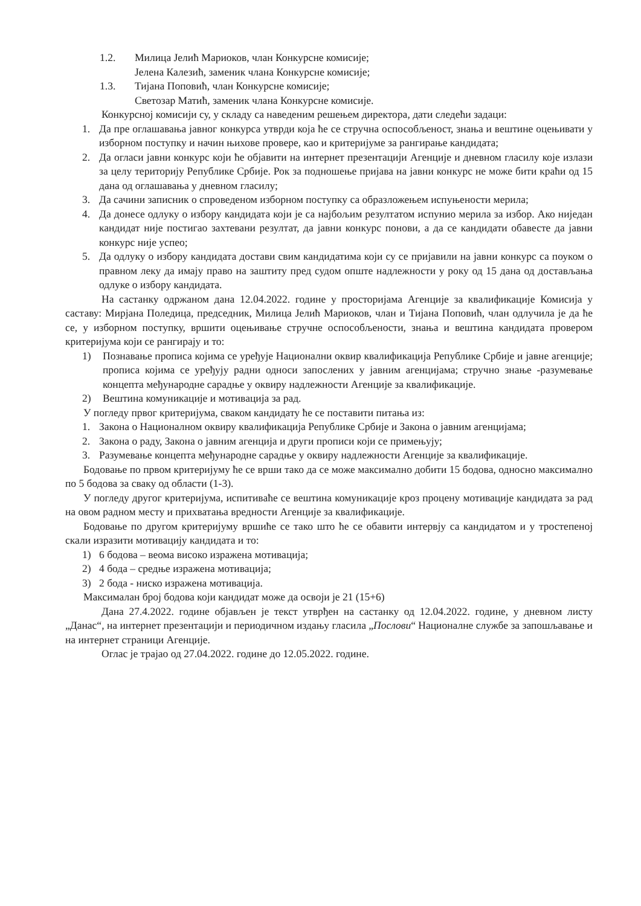1.2. Милица Јелић Мариоков, члан Конкурсне комисије;
Јелена Калезић, заменик члана Конкурсне комисије;
1.3. Тијана Поповић, члан Конкурсне комисије;
Светозар Матић, заменик члана Конкурсне комисије.
Конкурсној комисији су, у складу са наведеним решењем директора, дати следећи задаци:
1. Да пре оглашавања јавног конкурса утврди која ће се стручна оспособљеност, знања и вештине оцењивати у изборном поступку и начин њихове провере, као и критеријуме за рангирање кандидата;
2. Да огласи јавни конкурс који ће објавити на интернет презентацији Агенције и дневном гласилу које излази за целу територију Републике Србије. Рок за подношење пријава на јавни конкурс не може бити краћи од 15 дана од оглашавања у дневном гласилу;
3. Да сачини записник о спроведеном изборном поступку са образложењем испуњености мерила;
4. Да донесе одлуку о избору кандидата који је са најбољим резултатом испунио мерила за избор. Ако ниједан кандидат није постигао захтевани резултат, да јавни конкурс понови, а да се кандидати обавесте да јавни конкурс није успео;
5. Да одлуку о избору кандидата достави свим кандидатима који су се пријавили на јавни конкурс са поуком о правном леку да имају право на заштиту пред судом опште надлежности у року од 15 дана од достављања одлуке о избору кандидата.
На састанку одржаном дана 12.04.2022. године у просторијама Агенције за квалификације Комисија у саставу: Мирјана Поледица, председник, Милица Јелић Мариоков, члан и Тијана Поповић, члан одлучила је да ће се, у изборном поступку, вршити оцењивање стручне оспособљености, знања и вештина кандидата провером критеријума који се рангирају и то:
1) Познавање прописа којима се уређује Национални оквир квалификација Републике Србије и јавне агенције; прописа којима се уређују радни односи запослених у јавним агенцијама; стручно знање -разумевање концепта међународне сарадње у оквиру надлежности Агенције за квалификације.
2) Вештина комуникације и мотивација за рад.
У погледу првог критеријума, сваком кандидату ће се поставити питања из:
1. Закона о Националном оквиру квалификација Републике Србије и Закона о јавним агенцијама;
2. Закона о раду, Закона о јавним агенција и други прописи који се примењују;
3. Разумевање концепта међународне сарадње у оквиру надлежности Агенције за квалификације.
Бодовање по првом критеријуму ће се врши тако да се може максимално добити 15 бодова, односно максимално по 5 бодова за сваку од области (1-3).
У погледу другог критеријума, испитиваће се вештина комуникације кроз процену мотивације кандидата за рад на овом радном месту и прихватања вредности Агенције за квалификације.
Бодовање по другом критеријуму вршиће се тако што ће се обавити интервју са кандидатом и у тростепеној скали изразити мотивацију кандидата и то:
1) 6 бодова – веома високо изражена мотивација;
2) 4 бода – средње изражена мотивација;
3) 2 бода - ниско изражена мотивација.
Максималан број бодова који кандидат може да освоји је 21 (15+6)
Дана 27.4.2022. године објављен је текст утврђен на састанку од 12.04.2022. године, у дневном листу „Данас“, на интернет презентацији и периодичном издању гласила „Послови“ Националне службе за запошљавање и на интернет страници Агенције.
Оглас је трајао од 27.04.2022. године до 12.05.2022. године.